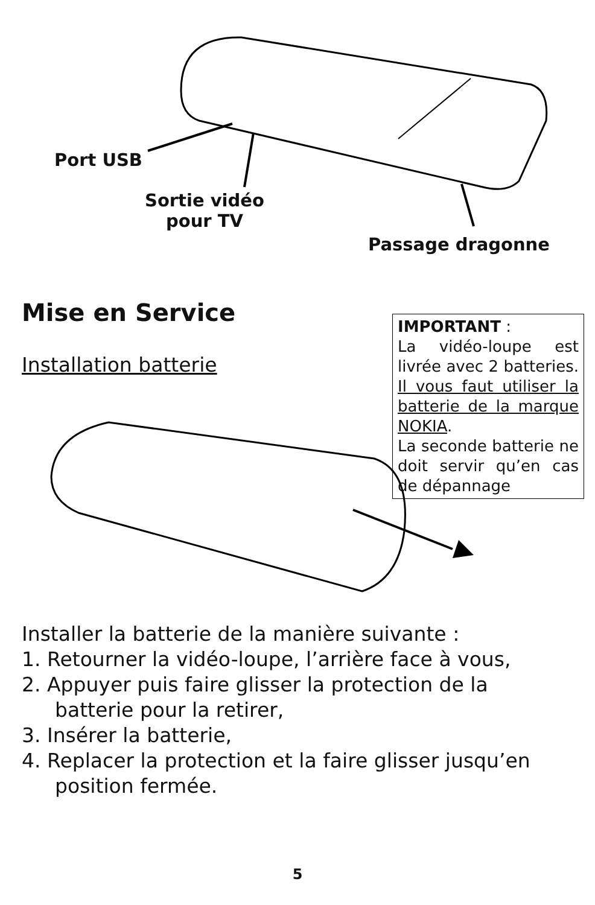Port USB
Sortie vidéo
pour TV
Passage dragonne
Mise en Service
Installation batterie
IMPORTANT :
La vidéo-loupe est livrée avec 2 batteries. Il vous faut utiliser la batterie de la marque NOKIA.
La seconde batterie ne doit servir qu’en cas de dépannage
Installer la batterie de la manière suivante :
1. Retourner la vidéo-loupe, l’arrière face à vous,
2. Appuyer puis faire glisser la protection de la
batterie pour la retirer,
3. Insérer la batterie,
4. Replacer la protection et la faire glisser jusqu’en
position fermée.
5